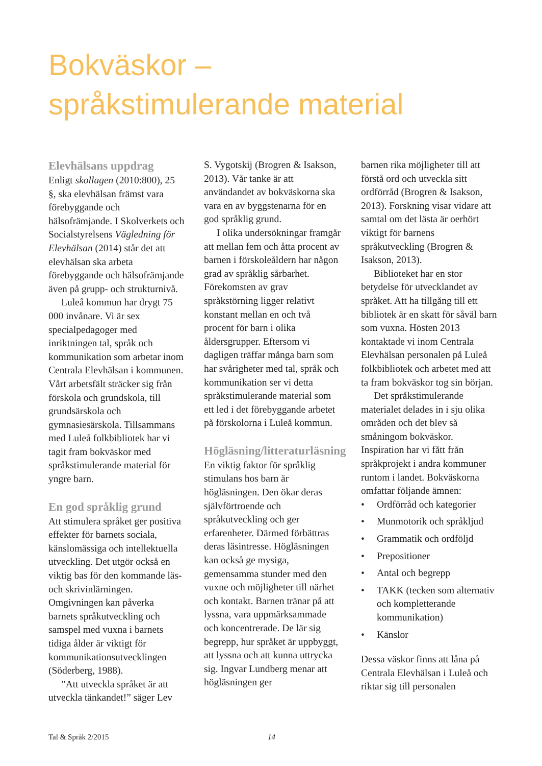Bokväskor –
språkstimulerande material
Elevhälsans uppdrag
Enligt skollagen (2010:800), 25 §, ska elevhälsan främst vara förebyggande och hälsofrämjande. I Skolverkets och Socialstyrelsens Vägledning för Elevhälsan (2014) står det att elevhälsan ska arbeta förebyggande och hälsofrämjande även på grupp- och strukturnivå.
Luleå kommun har drygt 75 000 invånare. Vi är sex specialpedagoger med inriktningen tal, språk och kommunikation som arbetar inom Centrala Elevhälsan i kommunen. Vårt arbetsfält sträcker sig från förskola och grundskola, till grundsärskola och gymnasiesärskola. Tillsammans med Luleå folkbibliotek har vi tagit fram bokväskor med språkstimulerande material för yngre barn.
En god språklig grund
Att stimulera språket ger positiva effekter för barnets sociala, känslomässiga och intellektuella utveckling. Det utgör också en viktig bas för den kommande läs- och skrivinlärningen. Omgivningen kan påverka barnets språkutveckling och samspel med vuxna i barnets tidiga ålder är viktigt för kommunikationsutvecklingen (Söderberg, 1988).
”Att utveckla språket är att utveckla tänkandet!” säger Lev
S. Vygotskij (Brogren & Isakson, 2013). Vår tanke är att användandet av bokväskorna ska vara en av byggstenarna för en god språklig grund.
I olika undersökningar framgår att mellan fem och åtta procent av barnen i förskoleåldern har någon grad av språklig sårbarhet. Förekomsten av grav språkstörning ligger relativt konstant mellan en och två procent för barn i olika åldersgrupper. Eftersom vi dagligen träffar många barn som har svårigheter med tal, språk och kommunikation ser vi detta språkstimulerande material som ett led i det förebyggande arbetet på förskolorna i Luleå kommun.
Högläsning/litteraturläsning
En viktig faktor för språklig stimulans hos barn är högläsningen. Den ökar deras självförtroende och språkutveckling och ger erfarenheter. Därmed förbättras deras läsintresse. Högläsningen kan också ge mysiga, gemensamma stunder med den vuxne och möjligheter till närhet och kontakt. Barnen tränar på att lyssna, vara uppmärksammade och koncentrerade. De lär sig begrepp, hur språket är uppbyggt, att lyssna och att kunna uttrycka sig. Ingvar Lundberg menar att högläsningen ger
barnen rika möjligheter till att förstå ord och utveckla sitt ordförråd (Brogren & Isakson, 2013). Forskning visar vidare att samtal om det lästa är oerhört viktigt för barnens språkutveckling (Brogren & Isakson, 2013).
Biblioteket har en stor betydelse för utvecklandet av språket. Att ha tillgång till ett bibliotek är en skatt för såväl barn som vuxna. Hösten 2013 kontaktade vi inom Centrala Elevhälsan personalen på Luleå folkbibliotek och arbetet med att ta fram bokväskor tog sin början.
Det språkstimulerande materialet delades in i sju olika områden och det blev så småningom bokväskor. Inspiration har vi fått från språkprojekt i andra kommuner runtom i landet. Bokväskorna omfattar följande ämnen:
• Ordförråd och kategorier
• Munmotorik och språkljud
• Grammatik och ordföljd
• Prepositioner
• Antal och begrepp
• TAKK (tecken som alternativ och kompletterande kommunikation)
• Känslor
Dessa väskor finns att låna på Centrala Elevhälsan i Luleå och riktar sig till personalen
Tal & Språk 2/2015 14